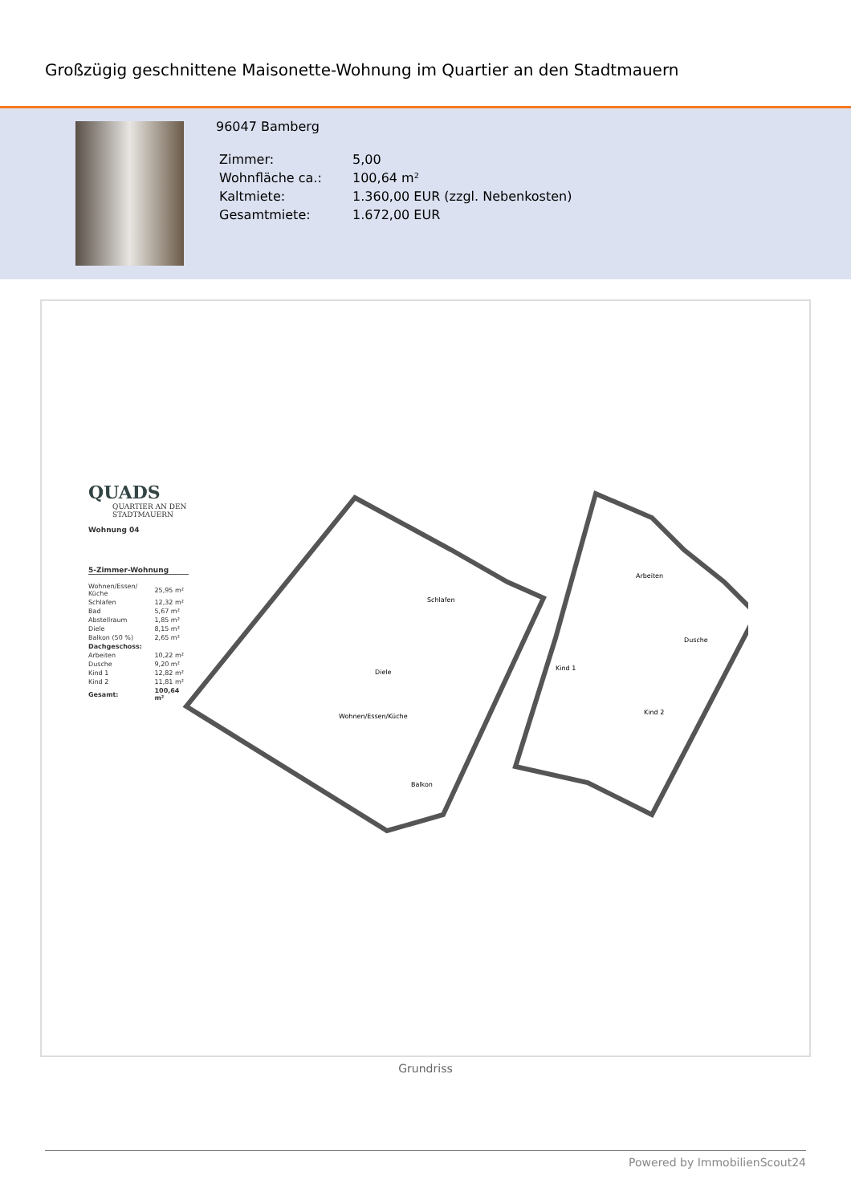Großzügig geschnittene Maisonette-Wohnung im Quartier an den Stadtmauern
96047 Bamberg
| Zimmer: | 5,00 |
| Wohnfläche ca.: | 100,64 m² |
| Kaltmiete: | 1.360,00 EUR (zzgl. Nebenkosten) |
| Gesamtmiete: | 1.672,00 EUR |
QUADS
QUARTIER AN DEN STADTMAUERN
Wohnung 04
5-Zimmer-Wohnung
| Wohnen/Essen/ Küche | 25,95 m² |
| Schlafen | 12,32 m² |
| Bad | 5,67 m² |
| Abstellraum | 1,85 m² |
| Diele | 8,15 m² |
| Balkon (50 %) | 2,65 m² |
| Dachgeschoss: | |
| Arbeiten | 10,22 m² |
| Dusche | 9,20 m² |
| Kind 1 | 12,82 m² |
| Kind 2 | 11,81 m² |
| Gesamt: | 100,64 m² |
Schlafen
Diele
Wohnen/Essen/Küche
Balkon
Arbeiten
Dusche
Kind 1
Kind 2
Grundriss
Powered by ImmobilienScout24